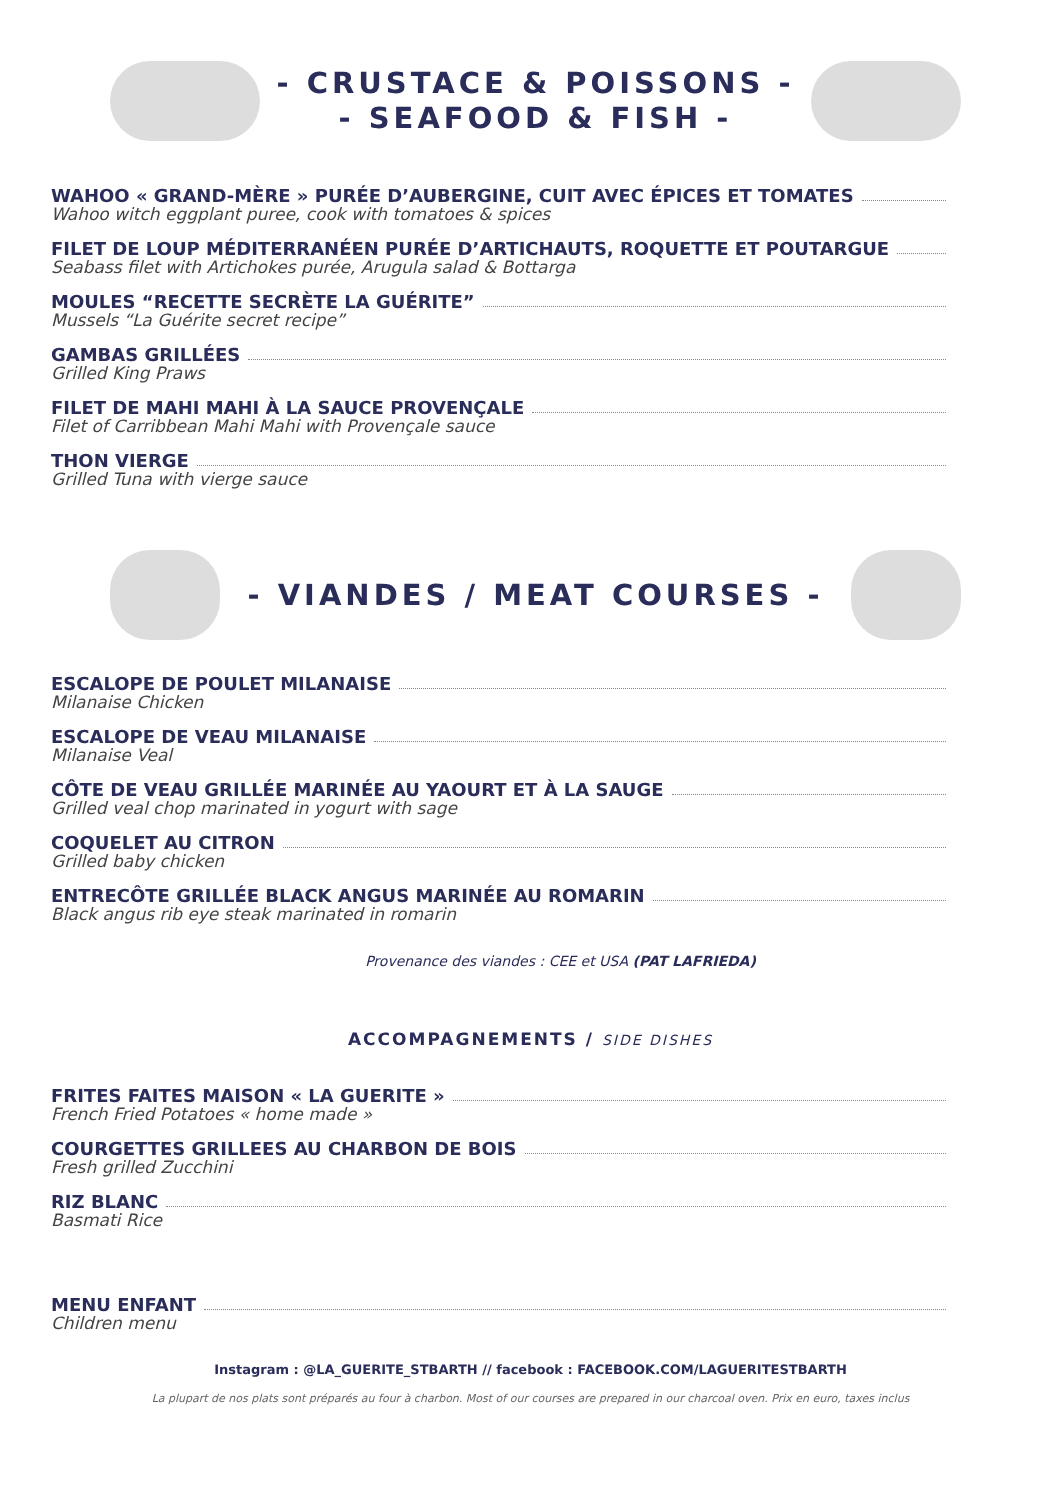- CRUSTACE & POISSONS -
- SEAFOOD & FISH -
WAHOO « GRAND-MÈRE » PURÉE D’AUBERGINE, CUIT AVEC ÉPICES ET TOMATES
Wahoo witch eggplant puree, cook with tomatoes & spices
FILET DE LOUP MÉDITERRANÉEN PURÉE D’ARTICHAUTS, ROQUETTE ET POUTARGUE
Seabass filet with Artichokes purée, Arugula salad & Bottarga
MOULES “RECETTE SECRÈTE LA GUÉRITE”
Mussels “La Guérite secret recipe”
GAMBAS GRILLÉES
Grilled King Praws
FILET DE MAHI MAHI À LA SAUCE PROVENÇALE
Filet of Carribbean Mahi Mahi with Provençale sauce
THON VIERGE
Grilled Tuna with vierge sauce
- VIANDES / MEAT COURSES -
ESCALOPE DE POULET MILANAISE
Milanaise Chicken
ESCALOPE DE VEAU MILANAISE
Milanaise Veal
CÔTE DE VEAU GRILLÉE MARINÉE AU YAOURT ET À LA SAUGE
Grilled veal chop marinated in yogurt with sage
COQUELET AU CITRON
Grilled baby chicken
ENTRECÔTE GRILLÉE BLACK ANGUS MARINÉE AU ROMARIN
Black angus rib eye steak marinated in romarin
Provenance des viandes : CEE et USA (PAT LAFRIEDA)
ACCOMPAGNEMENTS / SIDE DISHES
FRITES FAITES MAISON « LA GUERITE »
French Fried Potatoes « home made »
COURGETTES GRILLEES AU CHARBON DE BOIS
Fresh grilled Zucchini
RIZ BLANC
Basmati Rice
MENU ENFANT
Children menu
Instagram : @LA_GUERITE_STBARTH // facebook : FACEBOOK.COM/LAGUERITESTBARTH
La plupart de nos plats sont préparés au four à charbon. Most of our courses are prepared in our charcoal oven. Prix en euro, taxes inclus